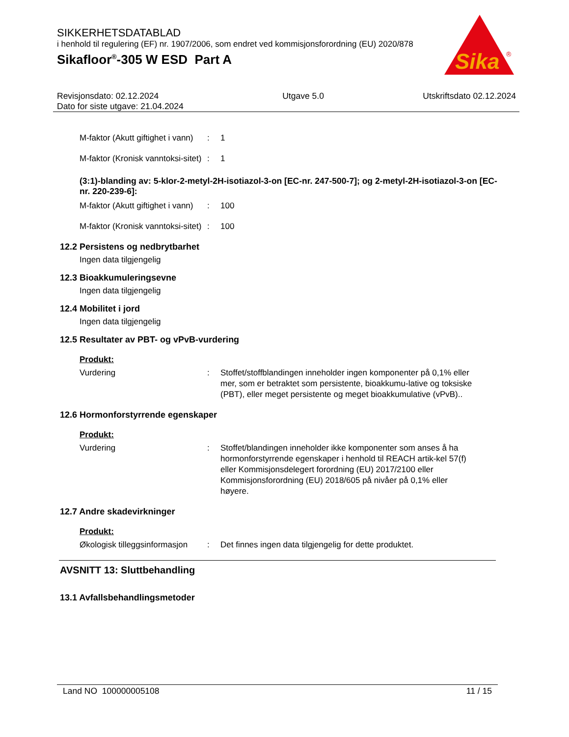SIKKERHETSDATABLAD
i henhold til regulering (EF) nr. 1907/2006, som endret ved kommisjonsforordning (EU) 2020/878
Sikafloor<sup>®</sup>-305 W ESD Part A
Sika
®
Revisjonsdato: 02.12.2024
Dato for siste utgave: 21.04.2024
Utgave 5.0 Utskriftsdato 02.12.2024
M-faktor (Akutt giftighet i vann)
: 1
M-faktor (Kronisk vanntoksi-sitet)
: 1
(3:1)-blanding av: 5-klor-2-metyl-2H-isotiazol-3-on [EC-nr. 247-500-7]; og 2-metyl-2H-isotiazol-3-on [EC-nr. 220-239-6]:
M-faktor (Akutt giftighet i vann)
: 100
M-faktor (Kronisk vanntoksi-sitet)
: 100
12.2 Persistens og nedbrytbarhet
Ingen data tilgjengelig
12.3 Bioakkumuleringsevne
Ingen data tilgjengelig
12.4 Mobilitet i jord
Ingen data tilgjengelig
12.5 Resultater av PBT- og vPvB-vurdering
Produkt:
Vurdering : Stoffet/stoffblandingen inneholder ingen komponenter på 0,1% eller mer, som er betraktet som persistente, bioakkumu-lative og toksiske (PBT), eller meget persistente og meget bioakkumulative (vPvB)..
12.6 Hormonforstyrrende egenskaper
Produkt:
Vurdering : Stoffet/blandingen inneholder ikke komponenter som anses å ha hormonforstyrrende egenskaper i henhold til REACH artik-kel 57(f) eller Kommisjonsdelegert forordning (EU) 2017/2100 eller Kommisjonsforordning (EU) 2018/605 på nivåer på 0,1% eller høyere.
12.7 Andre skadevirkninger
Produkt:
Økologisk tilleggsinformasjon
: Det finnes ingen data tilgjengelig for dette produktet.
AVSNITT 13: Sluttbehandling
13.1 Avfallsbehandlingsmetoder
Land NO 100000005108 11 / 15